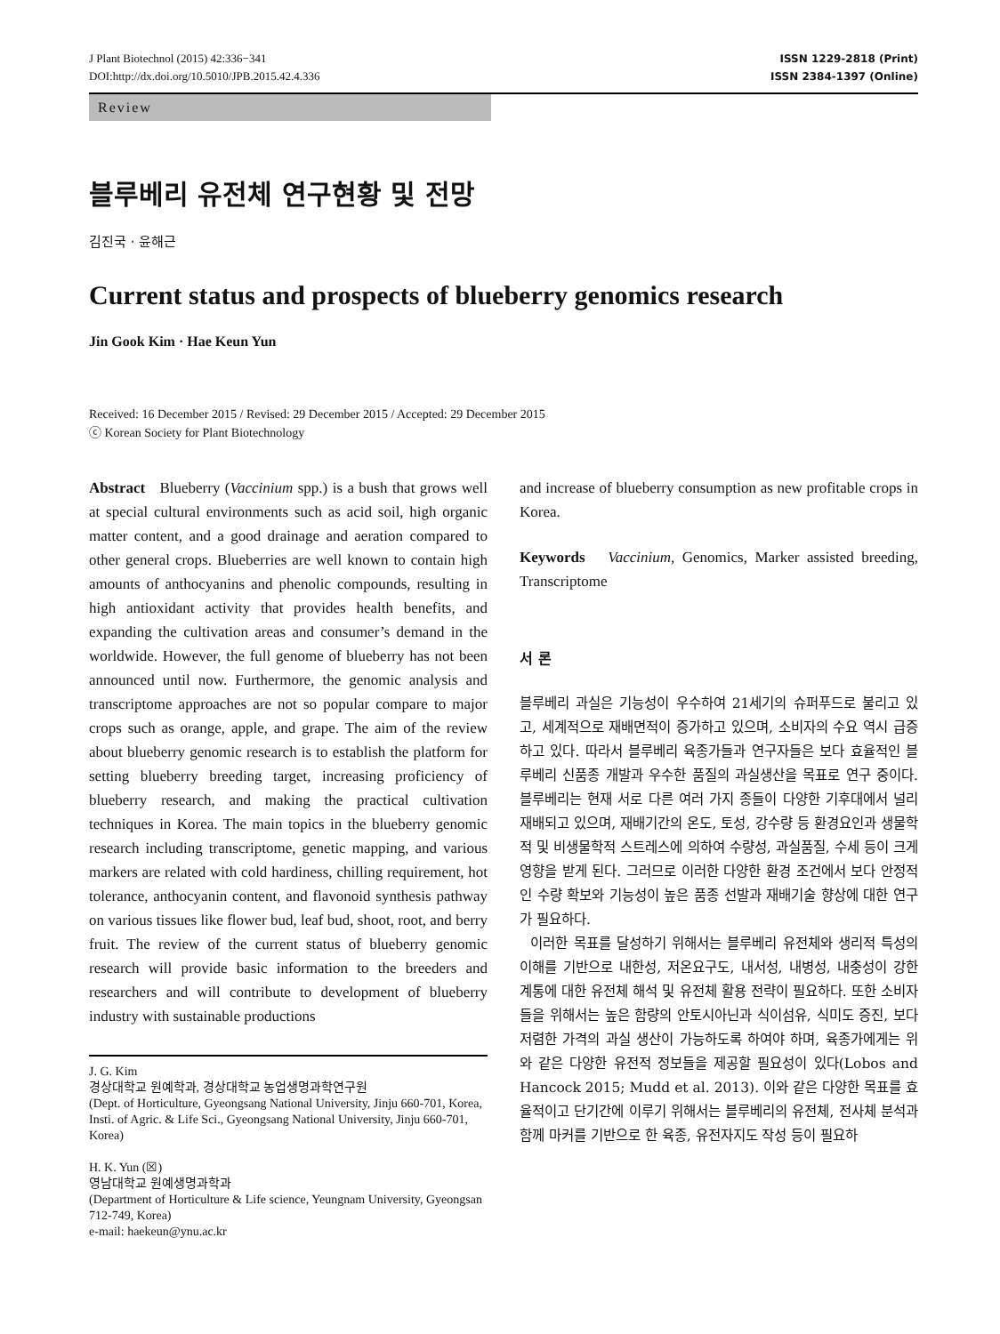J Plant Biotechnol (2015) 42:336−341
DOI:http://dx.doi.org/10.5010/JPB.2015.42.4.336
ISSN 1229-2818 (Print)
ISSN 2384-1397 (Online)
Review
블루베리 유전체 연구현황 및 전망
김진국 · 윤해근
Current status and prospects of blueberry genomics research
Jin Gook Kim · Hae Keun Yun
Received: 16 December 2015 / Revised: 29 December 2015 / Accepted: 29 December 2015
ⓒ Korean Society for Plant Biotechnology
Abstract Blueberry (Vaccinium spp.) is a bush that grows well at special cultural environments such as acid soil, high organic matter content, and a good drainage and aeration compared to other general crops. Blueberries are well known to contain high amounts of anthocyanins and phenolic compounds, resulting in high antioxidant activity that provides health benefits, and expanding the cultivation areas and consumer’s demand in the worldwide. However, the full genome of blueberry has not been announced until now. Furthermore, the genomic analysis and transcriptome approaches are not so popular compare to major crops such as orange, apple, and grape. The aim of the review about blueberry genomic research is to establish the platform for setting blueberry breeding target, increasing proficiency of blueberry research, and making the practical cultivation techniques in Korea. The main topics in the blueberry genomic research including transcriptome, genetic mapping, and various markers are related with cold hardiness, chilling requirement, hot tolerance, anthocyanin content, and flavonoid synthesis pathway on various tissues like flower bud, leaf bud, shoot, root, and berry fruit. The review of the current status of blueberry genomic research will provide basic information to the breeders and researchers and will contribute to development of blueberry industry with sustainable productions
J. G. Kim
경상대학교 원예학과, 경상대학교 농업생명과학연구원
(Dept. of Horticulture, Gyeongsang National University, Jinju 660-701, Korea, Insti. of Agric. & Life Sci., Gyeongsang National University, Jinju 660-701, Korea)
H. K. Yun (☒)
영남대학교 원예생명과학과
(Department of Horticulture & Life science, Yeungnam University, Gyeongsan 712-749, Korea)
e-mail: haekeun@ynu.ac.kr
and increase of blueberry consumption as new profitable crops in Korea.
Keywords Vaccinium, Genomics, Marker assisted breeding, Transcriptome
서 론
블루베리 과실은 기능성이 우수하여 21세기의 슈퍼푸드로 불리고 있고, 세계적으로 재배면적이 증가하고 있으며, 소비자의 수요 역시 급증하고 있다. 따라서 블루베리 육종가들과 연구자들은 보다 효율적인 블루베리 신품종 개발과 우수한 품질의 과실생산을 목표로 연구 중이다. 블루베리는 현재 서로 다른 여러 가지 종들이 다양한 기후대에서 널리 재배되고 있으며, 재배기간의 온도, 토성, 강수량 등 환경요인과 생물학적 및 비생물학적 스트레스에 의하여 수량성, 과실품질, 수세 등이 크게 영향을 받게 된다. 그러므로 이러한 다양한 환경 조건에서 보다 안정적인 수량 확보와 기능성이 높은 품종 선발과 재배기술 향상에 대한 연구가 필요하다.
이러한 목표를 달성하기 위해서는 블루베리 유전체와 생리적 특성의 이해를 기반으로 내한성, 저온요구도, 내서성, 내병성, 내충성이 강한 계통에 대한 유전체 해석 및 유전체 활용 전략이 필요하다. 또한 소비자들을 위해서는 높은 함량의 안토시아닌과 식이섬유, 식미도 증진, 보다 저렴한 가격의 과실 생산이 가능하도록 하여야 하며, 육종가에게는 위와 같은 다양한 유전적 정보들을 제공할 필요성이 있다(Lobos and Hancock 2015; Mudd et al. 2013). 이와 같은 다양한 목표를 효율적이고 단기간에 이루기 위해서는 블루베리의 유전체, 전사체 분석과 함께 마커를 기반으로 한 육종, 유전자지도 작성 등이 필요하